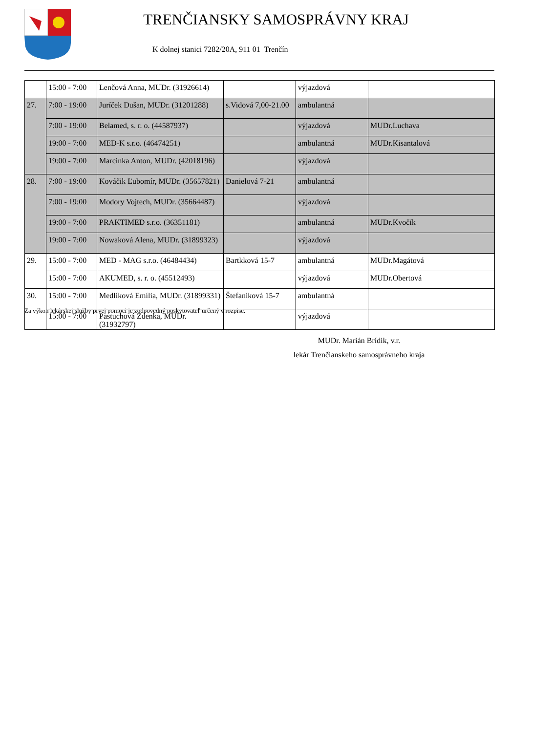TRENČIANSKY SAMOSPRÁVNY KRAJ
K dolnej stanici 7282/20A, 911 01 Trenčín
| | 15:00 - 7:00 | Lenčová Anna, MUDr. (31926614) | | výjazdová | |
| 27. | 7:00 - 19:00 | Juríček Dušan, MUDr. (31201288) | s.Vidová 7,00-21.00 | ambulantná | |
| | 7:00 - 19:00 | Belamed, s. r. o. (44587937) | | výjazdová | MUDr.Luchava |
| | 19:00 - 7:00 | MED-K s.r.o. (46474251) | | ambulantná | MUDr.Kisantalová |
| | 19:00 - 7:00 | Marcinka Anton, MUDr. (42018196) | | výjazdová | |
| 28. | 7:00 - 19:00 | Kováčik Ľubomír, MUDr. (35657821) | Danielová 7-21 | ambulantná | |
| | 7:00 - 19:00 | Modory Vojtech, MUDr. (35664487) | | výjazdová | |
| | 19:00 - 7:00 | PRAKTIMED s.r.o. (36351181) | | ambulantná | MUDr.Kvočík |
| | 19:00 - 7:00 | Nowaková Alena, MUDr. (31899323) | | výjazdová | |
| 29. | 15:00 - 7:00 | MED - MAG s.r.o. (46484434) | Bartkková 15-7 | ambulantná | MUDr.Magátová |
| | 15:00 - 7:00 | AKUMED, s. r. o. (45512493) | | výjazdová | MUDr.Obertová |
| 30. | 15:00 - 7:00 | Medlíková Emília, MUDr. (31899331) | Štefaniková 15-7 | ambulantná | |
| | 15:00 - 7:00 | Pastuchová Zdenka, MUDr. (31932797) | | výjazdová | |
Za výkon lekárskej služby prvej pomoci je zodpovedný poskytovateľ určený v rozpise.
MUDr. Marián Brídik, v.r.
lekár Trenčianskeho samosprávneho kraja